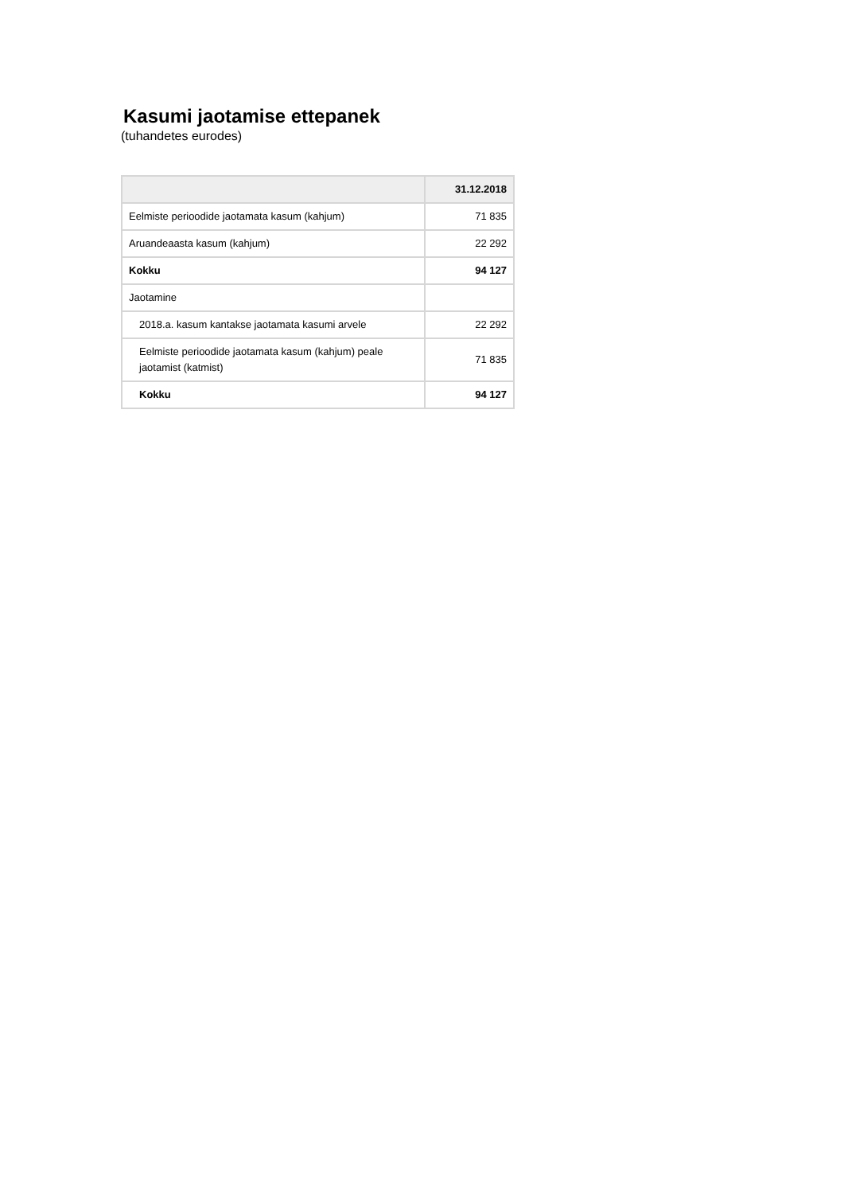Kasumi jaotamise ettepanek
(tuhandetes eurodes)
| | 31.12.2018 |
| --- | --- |
| Eelmiste perioodide jaotamata kasum (kahjum) | 71 835 |
| Aruandeaasta kasum (kahjum) | 22 292 |
| Kokku | 94 127 |
| Jaotamine | |
| 2018.a. kasum kantakse jaotamata kasumi arvele | 22 292 |
| Eelmiste perioodide jaotamata kasum (kahjum) peale jaotamist (katmist) | 71 835 |
| Kokku | 94 127 |